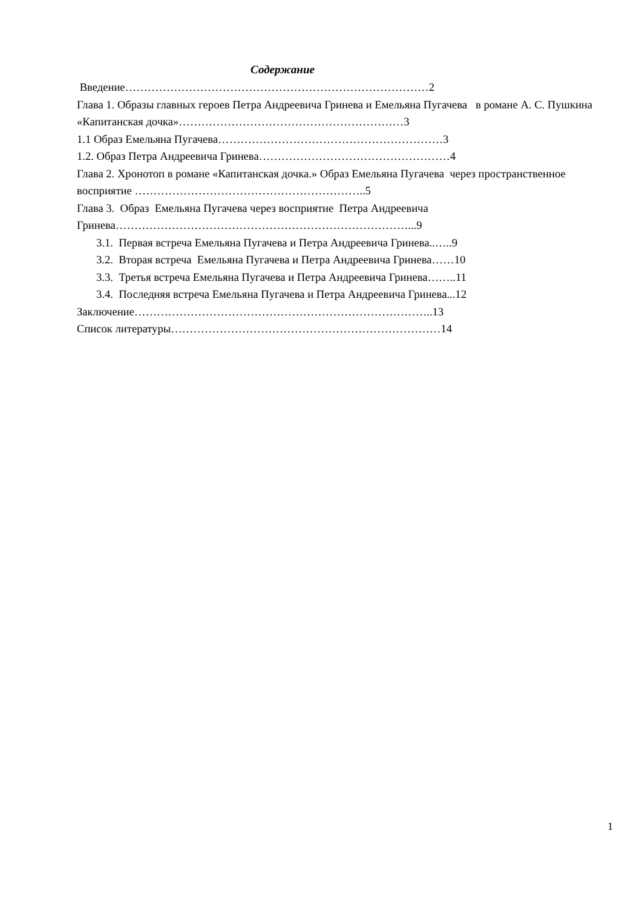Содержание
Введение………………………………………………………………………2
Глава 1. Образы главных героев Петра Андреевича Гринева и Емельяна Пугачева в романе А. С. Пушкина «Капитанская дочка»……………………………………………………3
1.1 Образ Емельяна Пугачева……………………………………………………3
1.2. Образ Петра Андреевича Гринева……………………………………………4
Глава 2. Хронотоп в романе «Капитанская дочка.» Образ Емельяна Пугачева через пространственное восприятие ……………………………………………………..5
Глава 3. Образ Емельяна Пугачева через восприятие Петра Андреевича Гринева……………………………………………………………………...9
3.1. Первая встреча Емельяна Пугачева и Петра Андреевича Гринева..…..9
3.2. Вторая встреча Емельяна Пугачева и Петра Андреевича Гринева……10
3.3. Третья встреча Емельяна Пугачева и Петра Андреевича Гринева……..11
3.4. Последняя встреча Емельяна Пугачева и Петра Андреевича Гринева...12
Заключение……………………………………………………………………..13
Список литературы………………………………………………………………14
1